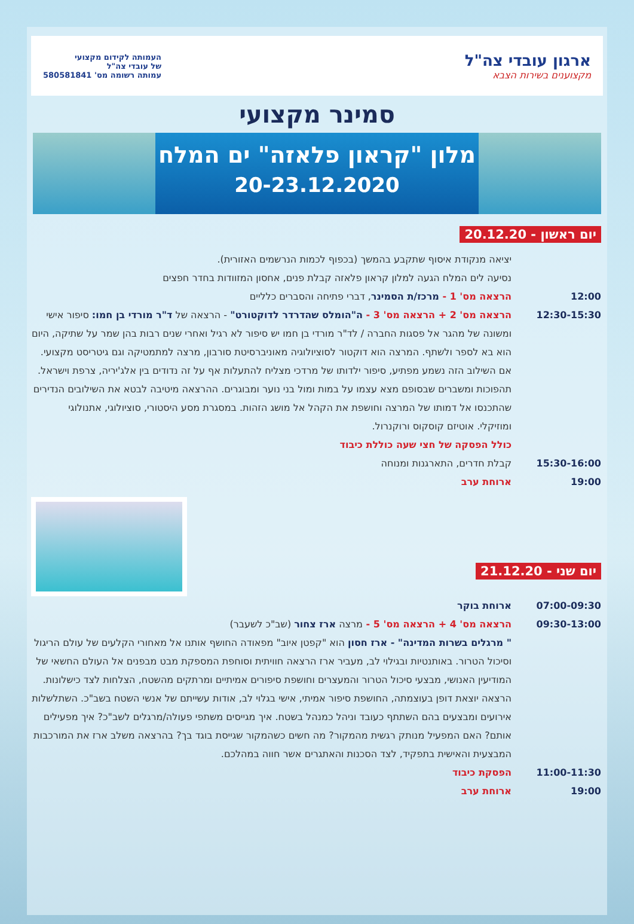ארגון עובדי צה"ל
מקצוענים בשירות הצבא
העמותה לקידום מקצועי
של עובדי צה"ל
עמותה רשומה מס' 580581841
סמינר מקצועי
מלון "קראון פלאזה" ים המלח
20-23.12.2020
יום ראשון - 20.12.20
יציאה מנקודת איסוף שתקבע בהמשך (בכפוף לכמות הנרשמים האזורית).
נסיעה לים המלח הגעה למלון קראון פלאזה קבלת פנים, אחסון המזוודות בחדר חפצים
12:00 הרצאה מס' 1 - מרכז/ת הסמינר, דברי פתיחה והסברים כלליים
12:30-15:30 הרצאה מס' 2 + הרצאה מס' 3 - ה"הומלס שהדרדר לדוקטורט" - הרצאה של ד"ר מורדי בן חמו: סיפור אישי ומשונה של מהגר אל פסגות החברה / לד"ר מורדי בן חמו יש סיפור לא רגיל ואחרי שנים רבות בהן שמר על שתיקה, היום הוא בא לספר ולשתף. המרצה הוא דוקטור לסוציולוגיה מאוניברסיטת סורבון, מרצה למתמטיקה וגם גיטריסט מקצועי. אם השילוב הזה נשמע מפתיע, סיפור ילדותו של מרדכי מצליח להתעלות אף על זה נדודים בין אלג'יריה, צרפת וישראל. תהפוכות ומשברים שבסופם מצא עצמו על במות ומול בני נוער ומבוגרים. ההרצאה מיטיבה לבטא את השילובים הנדירים שהתכנסו אל דמותו של המרצה וחושפת את הקהל אל מושג הזהות. במסגרת מסע היסטורי, סוציולוגי, אתנולוגי ומוזיקלי. אוטיזם קוסקוס ורוקנרול.
כולל הפסקה של חצי שעה כוללת כיבוד
15:30-16:00 קבלת חדרים, התארגנות ומנוחה
19:00 ארוחת ערב
יום שני - 21.12.20
07:00-09:30 ארוחת בוקר
09:30-13:00 הרצאה מס' 4 + הרצאה מס' 5 - מרצה ארז צחור (שב"כ לשעבר)
" מרגלים בשרות המדינה" - ארז חסון הוא "קפטן איוב" מפאודה החושף אותנו אל מאחורי הקלעים של עולם הריגול וסיכול הטרור. באותנטיות ובגילוי לב, מעביר ארז הרצאה חוויתית וסוחפת המספקת מבט מבפנים אל העולם החשאי של המודיעין האנושי, מבצעי סיכול הטרור והמעצרים וחושפת סיפורים אמיתיים ומרתקים מהשטח, הצלחות לצד כישלונות. הרצאה יוצאת דופן בעוצמתה, החושפת סיפור אמיתי, אישי בגלוי לב, אודות עשייתם של אנשי השטח בשב"כ. השתלשלות אירועים ומבצעים בהם השתתף כעובד וניהל כמנהל בשטח. איך מגייסים משתפי פעולה/מרגלים לשב"כ? איך מפעילים אותם? האם המפעיל מנותק רגשית מהמקור? מה חשים כשהמקור שגייסת בוגד בך? בהרצאה משלב ארז את המורכבות המבצעית והאישית בתפקיד, לצד הסכנות והאתגרים אשר חווה במהלכם.
11:00-11:30 הפסקת כיבוד
19:00 ארוחת ערב